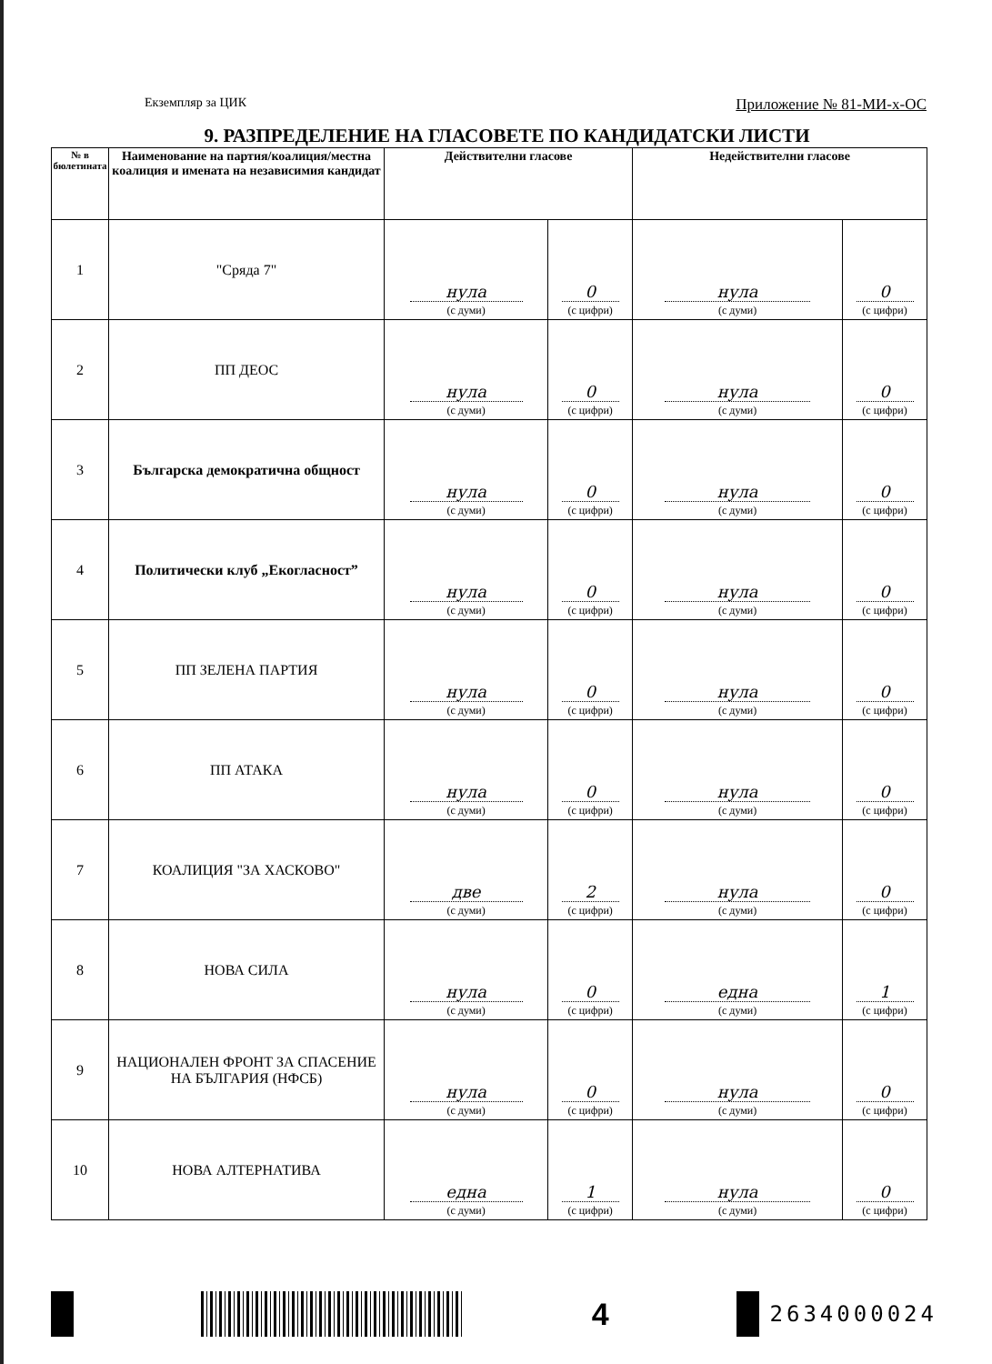Екземпляр за ЦИК Приложение № 81-МИ-х-ОС
9. РАЗПРЕДЕЛЕНИЕ НА ГЛАСОВЕТЕ ПО КАНДИДАТСКИ ЛИСТИ
| № в бюлетината | Наименование на партия/коалиция/местна коалиция и имената на независимия кандидат | Действителни гласове | | Недействителни гласове | |
| --- | --- | --- | --- | --- | --- |
| 1 | "Сряда 7" | нула (с думи) | 0 (с цифри) | нула (с думи) | 0 (с цифри) |
| 2 | ПП ДЕОС | нула (с думи) | 0 (с цифри) | нула (с думи) | 0 (с цифри) |
| 3 | Българска демократична общност | нула (с думи) | 0 (с цифри) | нула (с думи) | 0 (с цифри) |
| 4 | Политически клуб „Екогласност” | нула (с думи) | 0 (с цифри) | нула (с думи) | 0 (с цифри) |
| 5 | ПП ЗЕЛЕНА ПАРТИЯ | нула (с думи) | 0 (с цифри) | нула (с думи) | 0 (с цифри) |
| 6 | ПП АТАКА | нула (с думи) | 0 (с цифри) | нула (с думи) | 0 (с цифри) |
| 7 | КОАЛИЦИЯ "ЗА ХАСКОВО" | две (с думи) | 2 (с цифри) | нула (с думи) | 0 (с цифри) |
| 8 | НОВА СИЛА | нула (с думи) | 0 (с цифри) | една (с думи) | 1 (с цифри) |
| 9 | НАЦИОНАЛЕН ФРОНТ ЗА СПАСЕНИЕ НА БЪЛГАРИЯ (НФСБ) | нула (с думи) | 0 (с цифри) | нула (с думи) | 0 (с цифри) |
| 10 | НОВА АЛТЕРНАТИВА | една (с думи) | 1 (с цифри) | нула (с думи) | 0 (с цифри) |
4
2634000024